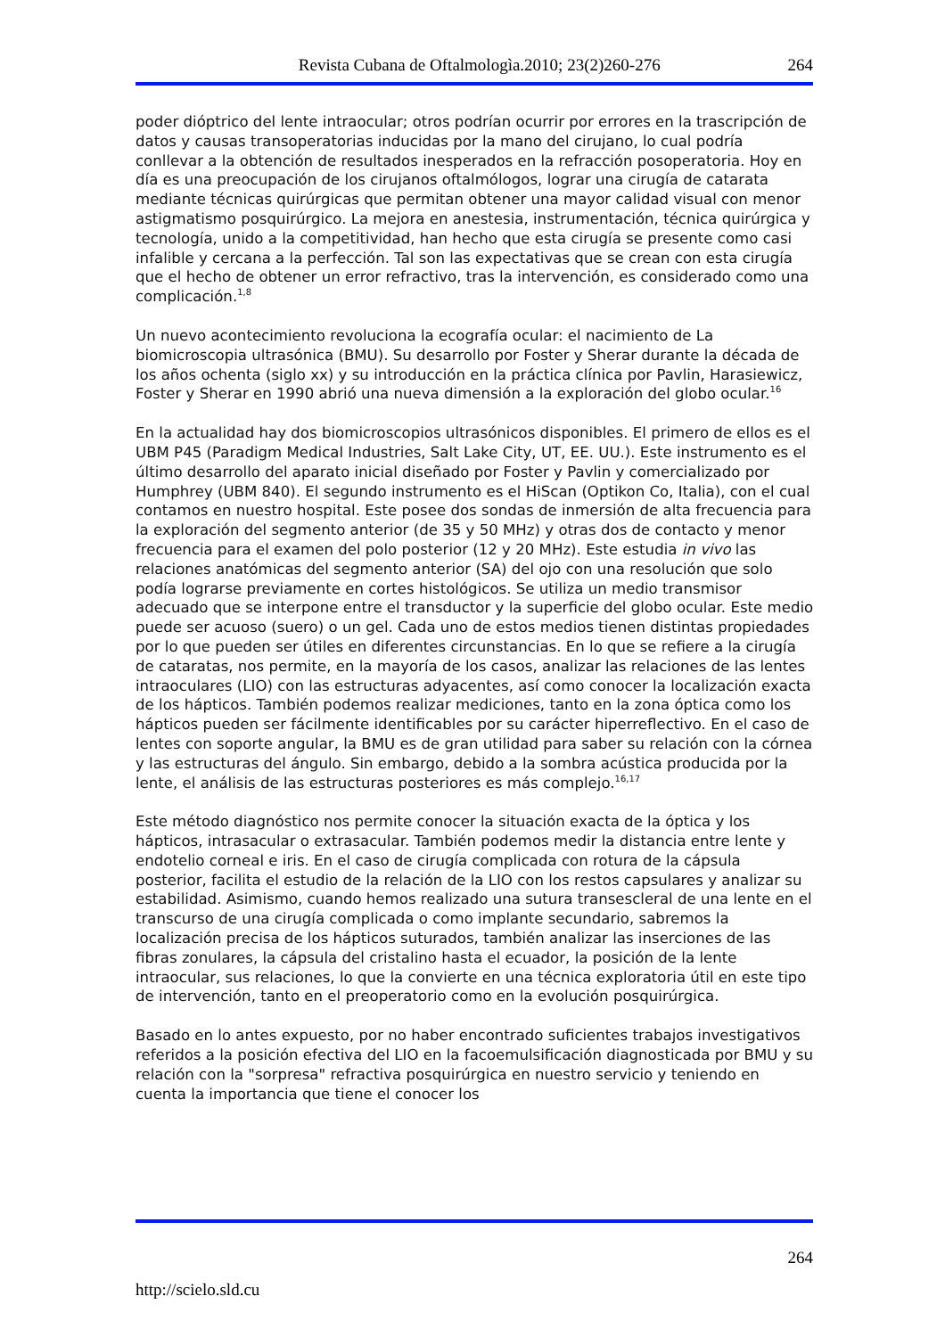Revista Cubana de Oftalmologìa.2010; 23(2)260-276 264
poder dióptrico del lente intraocular; otros podrían ocurrir por errores en la trascripción de datos y causas transoperatorias inducidas por la mano del cirujano, lo cual podría conllevar a la obtención de resultados inesperados en la refracción posoperatoria. Hoy en día es una preocupación de los cirujanos oftalmólogos, lograr una cirugía de catarata mediante técnicas quirúrgicas que permitan obtener una mayor calidad visual con menor astigmatismo posquirúrgico. La mejora en anestesia, instrumentación, técnica quirúrgica y tecnología, unido a la competitividad, han hecho que esta cirugía se presente como casi infalible y cercana a la perfección. Tal son las expectativas que se crean con esta cirugía que el hecho de obtener un error refractivo, tras la intervención, es considerado como una complicación.<sup>1,8</sup>
Un nuevo acontecimiento revoluciona la ecografía ocular: el nacimiento de La biomicroscopia ultrasónica (BMU). Su desarrollo por Foster y Sherar durante la década de los años ochenta (siglo xx) y su introducción en la práctica clínica por Pavlin, Harasiewicz, Foster y Sherar en 1990 abrió una nueva dimensión a la exploración del globo ocular.<sup>16</sup>
En la actualidad hay dos biomicroscopios ultrasónicos disponibles. El primero de ellos es el UBM P45 (Paradigm Medical Industries, Salt Lake City, UT, EE. UU.). Este instrumento es el último desarrollo del aparato inicial diseñado por Foster y Pavlin y comercializado por Humphrey (UBM 840). El segundo instrumento es el HiScan (Optikon Co, Italia), con el cual contamos en nuestro hospital. Este posee dos sondas de inmersión de alta frecuencia para la exploración del segmento anterior (de 35 y 50 MHz) y otras dos de contacto y menor frecuencia para el examen del polo posterior (12 y 20 MHz). Este estudia in vivo las relaciones anatómicas del segmento anterior (SA) del ojo con una resolución que solo podía lograrse previamente en cortes histológicos. Se utiliza un medio transmisor adecuado que se interpone entre el transductor y la superficie del globo ocular. Este medio puede ser acuoso (suero) o un gel. Cada uno de estos medios tienen distintas propiedades por lo que pueden ser útiles en diferentes circunstancias. En lo que se refiere a la cirugía de cataratas, nos permite, en la mayoría de los casos, analizar las relaciones de las lentes intraoculares (LIO) con las estructuras adyacentes, así como conocer la localización exacta de los hápticos. También podemos realizar mediciones, tanto en la zona óptica como los hápticos pueden ser fácilmente identificables por su carácter hiperreflectivo. En el caso de lentes con soporte angular, la BMU es de gran utilidad para saber su relación con la córnea y las estructuras del ángulo. Sin embargo, debido a la sombra acústica producida por la lente, el análisis de las estructuras posteriores es más complejo.<sup>16,17</sup>
Este método diagnóstico nos permite conocer la situación exacta de la óptica y los hápticos, intrasacular o extrasacular. También podemos medir la distancia entre lente y endotelio corneal e iris. En el caso de cirugía complicada con rotura de la cápsula posterior, facilita el estudio de la relación de la LIO con los restos capsulares y analizar su estabilidad. Asimismo, cuando hemos realizado una sutura transescleral de una lente en el transcurso de una cirugía complicada o como implante secundario, sabremos la localización precisa de los hápticos suturados, también analizar las inserciones de las fibras zonulares, la cápsula del cristalino hasta el ecuador, la posición de la lente intraocular, sus relaciones, lo que la convierte en una técnica exploratoria útil en este tipo de intervención, tanto en el preoperatorio como en la evolución posquirúrgica.
Basado en lo antes expuesto, por no haber encontrado suficientes trabajos investigativos referidos a la posición efectiva del LIO en la facoemulsificación diagnosticada por BMU y su relación con la "sorpresa" refractiva posquirúrgica en nuestro servicio y teniendo en cuenta la importancia que tiene el conocer los
264
http://scielo.sld.cu